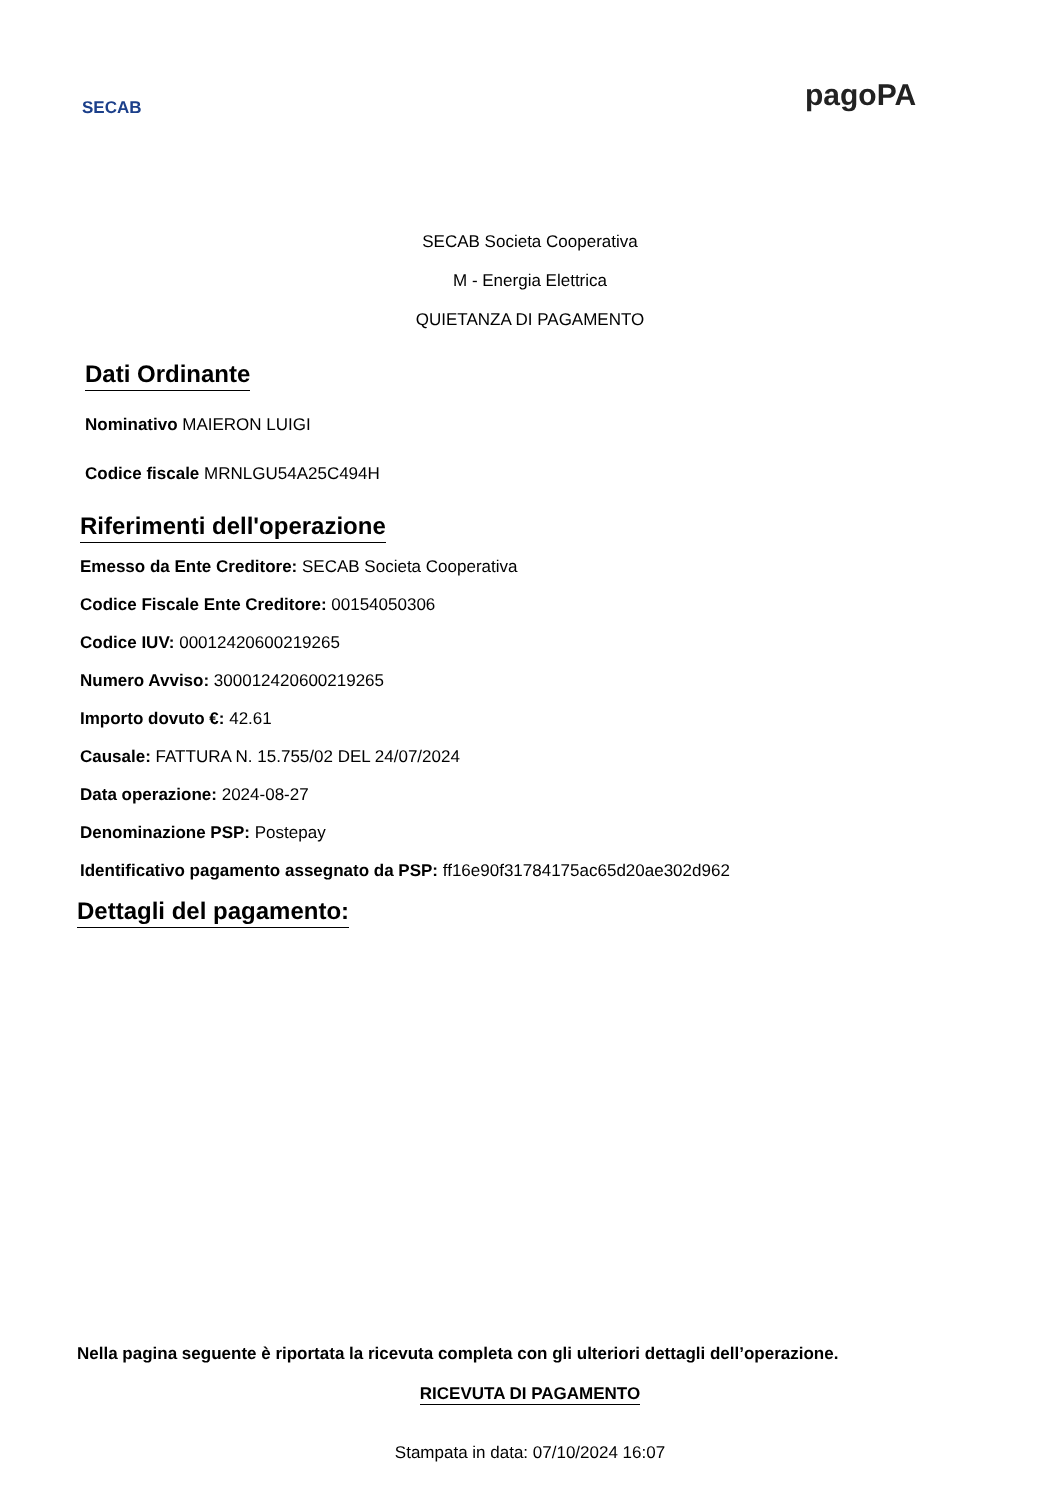SECAB pagoPA
SECAB Societa Cooperativa
M - Energia Elettrica
QUIETANZA DI PAGAMENTO
Dati Ordinante
Nominativo MAIERON LUIGI
Codice fiscale MRNLGU54A25C494H
Riferimenti dell'operazione
Emesso da Ente Creditore: SECAB Societa Cooperativa
Codice Fiscale Ente Creditore: 00154050306
Codice IUV: 000124206002192​65
Numero Avviso: 3000124206002192​65
Importo dovuto €: 42.61
Causale: FATTURA N. 15.755/02 DEL 24/07/2024
Data operazione: 2024-08-27
Denominazione PSP: Postepay
Identificativo pagamento assegnato da PSP: ff16e90f31784175ac65d20ae302d962
Dettagli del pagamento:
Nella pagina seguente è riportata la ricevuta completa con gli ulteriori dettagli dell’operazione.
RICEVUTA DI PAGAMENTO
Stampata in data: 07/10/2024 16:07